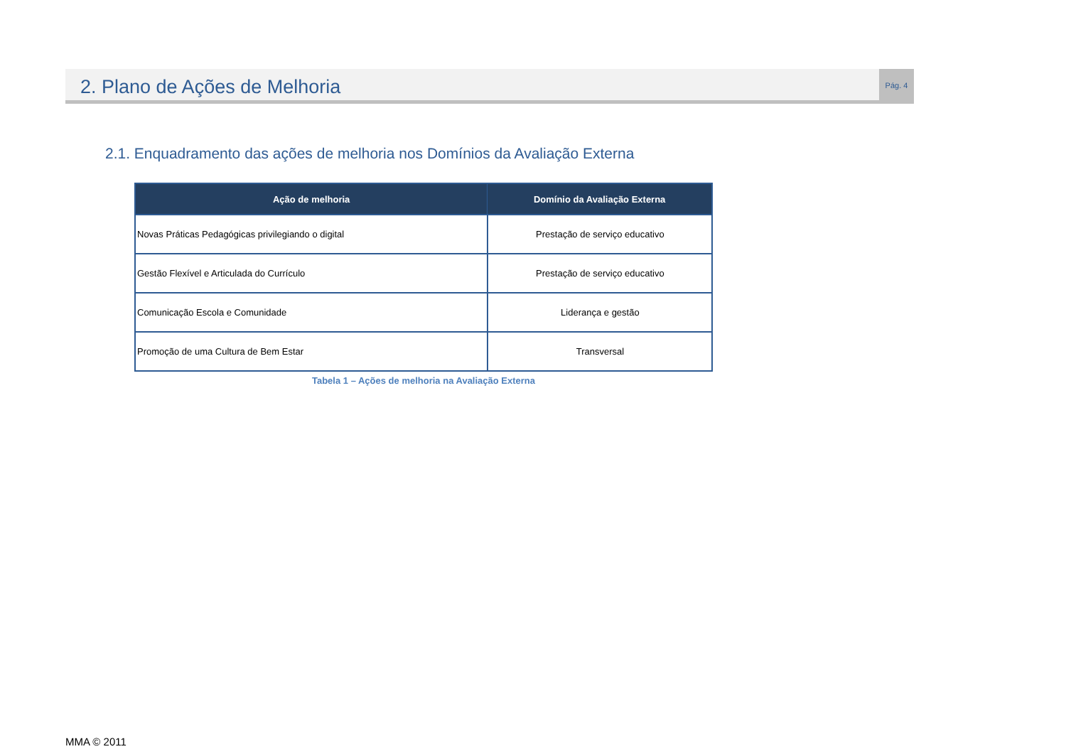2. Plano de Ações de Melhoria
Pág. 4
2.1. Enquadramento das ações de melhoria nos Domínios da Avaliação Externa
| Ação de melhoria | Domínio da Avaliação Externa |
| --- | --- |
| Novas Práticas Pedagógicas privilegiando o digital | Prestação de serviço educativo |
| Gestão Flexível e Articulada do Currículo | Prestação de serviço educativo |
| Comunicação Escola e Comunidade | Liderança e gestão |
| Promoção de uma Cultura de Bem Estar | Transversal |
Tabela 1 – Ações de melhoria na Avaliação Externa
MMA © 2011